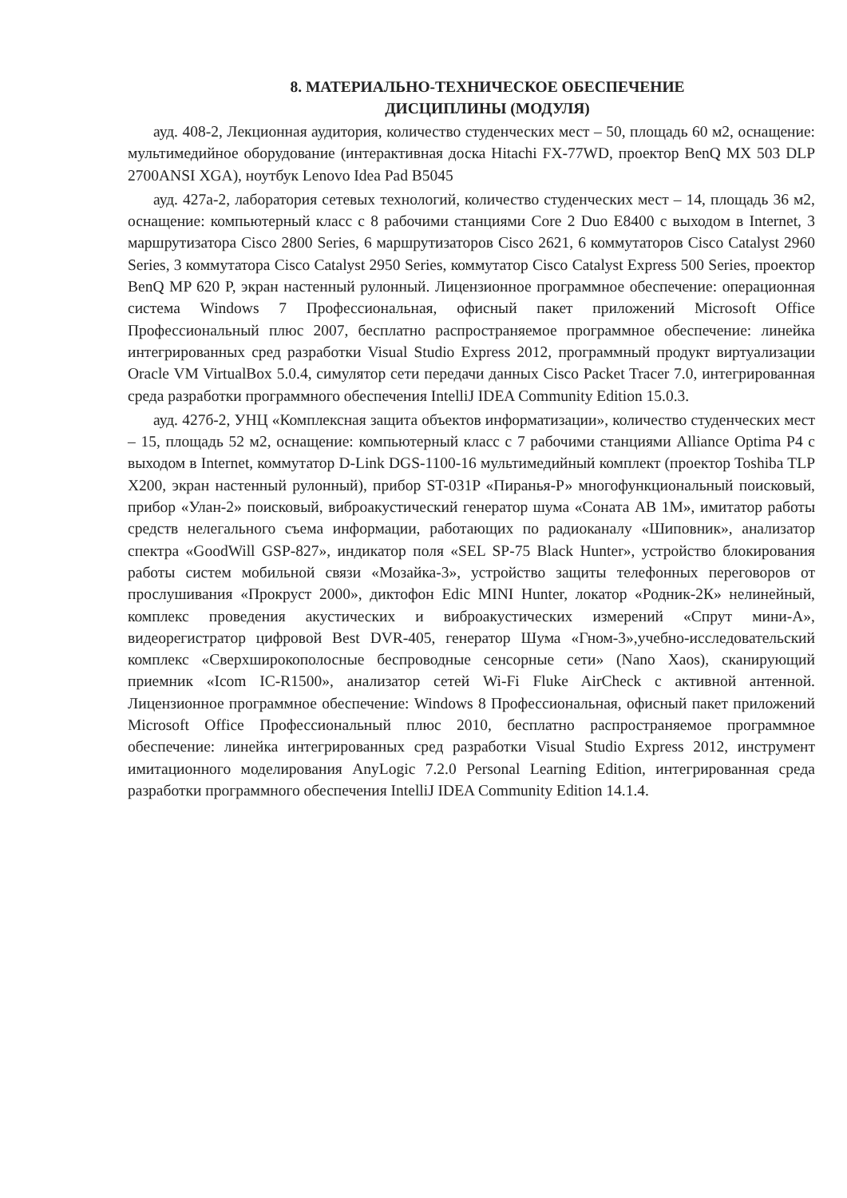8. МАТЕРИАЛЬНО-ТЕХНИЧЕСКОЕ ОБЕСПЕЧЕНИЕ
ДИСЦИПЛИНЫ (МОДУЛЯ)
ауд. 408-2, Лекционная аудитория, количество студенческих мест – 50, площадь 60 м2, оснащение: мультимедийное оборудование (интерактивная доска Hitachi FX-77WD, проектор BenQ MX 503 DLP 2700ANSI XGA), ноутбук Lenovo Idea Pad B5045
ауд. 427а-2, лаборатория сетевых технологий, количество студенческих мест – 14, площадь 36 м2, оснащение: компьютерный класс с 8 рабочими станциями Core 2 Duo E8400 с выходом в Internet, 3 маршрутизатора Cisco 2800 Series, 6 маршрутизаторов Cisco 2621, 6 коммутаторов Cisco Catalyst 2960 Series, 3 коммутатора Cisco Catalyst 2950 Series, коммутатор Cisco Catalyst Express 500 Series, проектор BenQ MP 620 P, экран настенный рулонный. Лицензионное программное обеспечение: операционная система Windows 7 Профессиональная, офисный пакет приложений Microsoft Office Профессиональный плюс 2007, бесплатно распространяемое программное обеспечение: линейка интегрированных сред разработки Visual Studio Express 2012, программный продукт виртуализации Oracle VM VirtualBox 5.0.4, симулятор сети передачи данных Cisco Packet Tracer 7.0, интегрированная среда разработки программного обеспечения IntelliJ IDEA Community Edition 15.0.3.
ауд. 427б-2, УНЦ «Комплексная защита объектов информатизации», количество студенческих мест – 15, площадь 52 м2, оснащение: компьютерный класс с 7 рабочими станциями Alliance Optima P4 с выходом в Internet, коммутатор D-Link DGS-1100-16 мультимедийный комплект (проектор Toshiba TLP X200, экран настенный рулонный), прибор ST-031P «Пиранья-Р» многофункциональный поисковый, прибор «Улан-2» поисковый, виброакустический генератор шума «Соната АВ 1М», имитатор работы средств нелегального съема информации, работающих по радиоканалу «Шиповник», анализатор спектра «GoodWill GSP-827», индикатор поля «SEL SP-75 Black Hunter», устройство блокирования работы систем мобильной связи «Мозайка-3», устройство защиты телефонных переговоров от прослушивания «Прокруст 2000», диктофон Edic MINI Hunter, локатор «Родник-2К» нелинейный, комплекс проведения акустических и виброакустических измерений «Спрут мини-А», видеорегистратор цифровой Best DVR-405, генератор Шума «Гном-3»,учебно-исследовательский комплекс «Сверхширокополосные беспроводные сенсорные сети» (Nano Xaos), сканирующий приемник «Icom IC-R1500», анализатор сетей Wi-Fi Fluke AirCheck с активной антенной. Лицензионное программное обеспечение: Windows 8 Профессиональная, офисный пакет приложений Microsoft Office Профессиональный плюс 2010, бесплатно распространяемое программное обеспечение: линейка интегрированных сред разработки Visual Studio Express 2012, инструмент имитационного моделирования AnyLogic 7.2.0 Personal Learning Edition, интегрированная среда разработки программного обеспечения IntelliJ IDEA Community Edition 14.1.4.